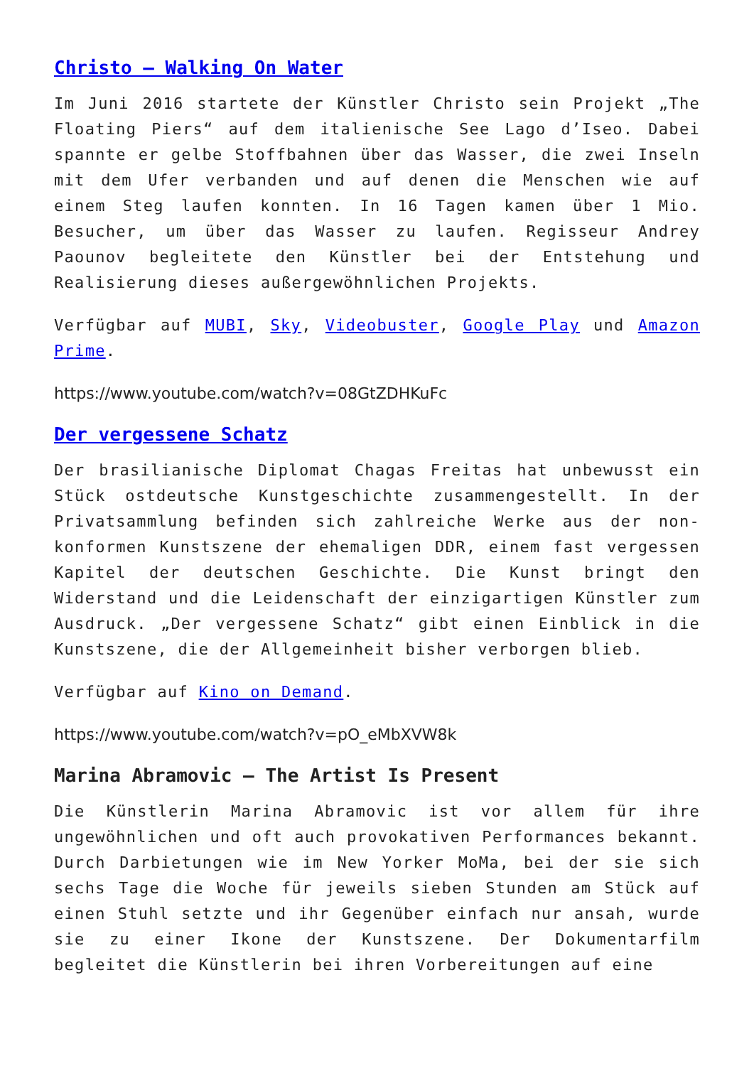Christo – Walking On Water
Im Juni 2016 startete der Künstler Christo sein Projekt „The Floating Piers“ auf dem italienische See Lago d’Iseo. Dabei spannte er gelbe Stoffbahnen über das Wasser, die zwei Inseln mit dem Ufer verbanden und auf denen die Menschen wie auf einem Steg laufen konnten. In 16 Tagen kamen über 1 Mio. Besucher, um über das Wasser zu laufen. Regisseur Andrey Paounov begleitete den Künstler bei der Entstehung und Realisierung dieses außergewöhnlichen Projekts.
Verfügbar auf MUBI, Sky, Videobuster, Google Play und Amazon Prime.
https://www.youtube.com/watch?v=08GtZDHKuFc
Der vergessene Schatz
Der brasilianische Diplomat Chagas Freitas hat unbewusst ein Stück ostdeutsche Kunstgeschichte zusammengestellt. In der Privatsammlung befinden sich zahlreiche Werke aus der non-konformen Kunstszene der ehemaligen DDR, einem fast vergessen Kapitel der deutschen Geschichte. Die Kunst bringt den Widerstand und die Leidenschaft der einzigartigen Künstler zum Ausdruck. „Der vergessene Schatz“ gibt einen Einblick in die Kunstszene, die der Allgemeinheit bisher verborgen blieb.
Verfügbar auf Kino on Demand.
https://www.youtube.com/watch?v=pO_eMbXVW8k
Marina Abramovic – The Artist Is Present
Die Künstlerin Marina Abramovic ist vor allem für ihre ungewöhnlichen und oft auch provokativen Performances bekannt. Durch Darbietungen wie im New Yorker MoMa, bei der sie sich sechs Tage die Woche für jeweils sieben Stunden am Stück auf einen Stuhl setzte und ihr Gegenüber einfach nur ansah, wurde sie zu einer Ikone der Kunstszene. Der Dokumentarfilm begleitet die Künstlerin bei ihren Vorbereitungen auf eine